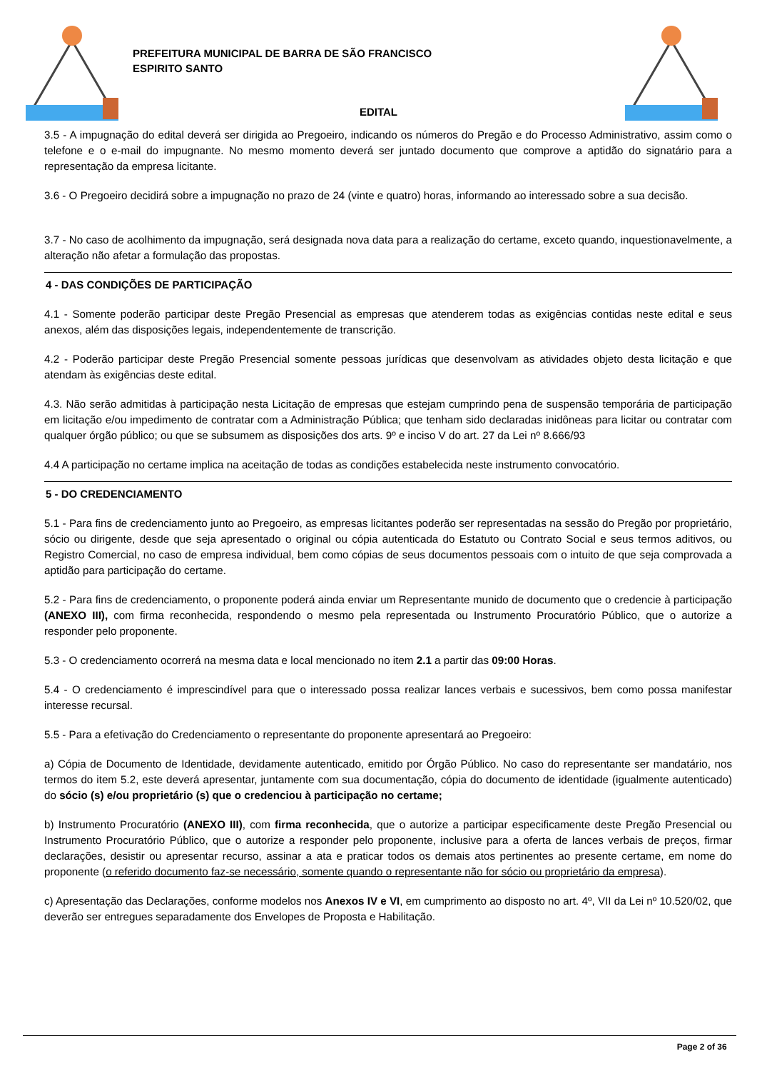PREFEITURA MUNICIPAL DE BARRA DE SÃO FRANCISCO
ESPIRITO SANTO
EDITAL
3.5 - A impugnação do edital deverá ser dirigida ao Pregoeiro, indicando os números do Pregão e do Processo Administrativo, assim como o telefone e o e-mail do impugnante. No mesmo momento deverá ser juntado documento que comprove a aptidão do signatário para a representação da empresa licitante.
3.6 - O Pregoeiro decidirá sobre a impugnação no prazo de 24 (vinte e quatro) horas, informando ao interessado sobre a sua decisão.
3.7 - No caso de acolhimento da impugnação, será designada nova data para a realização do certame, exceto quando, inquestionavelmente, a alteração não afetar a formulação das propostas.
4 - DAS CONDIÇÕES DE PARTICIPAÇÃO
4.1 - Somente poderão participar deste Pregão Presencial as empresas que atenderem todas as exigências contidas neste edital e seus anexos, além das disposições legais, independentemente de transcrição.
4.2 - Poderão participar deste Pregão Presencial somente pessoas jurídicas que desenvolvam as atividades objeto desta licitação e que atendam às exigências deste edital.
4.3. Não serão admitidas à participação nesta Licitação de empresas que estejam cumprindo pena de suspensão temporária de participação em licitação e/ou impedimento de contratar com a Administração Pública; que tenham sido declaradas inidôneas para licitar ou contratar com qualquer órgão público; ou que se subsumem as disposições dos arts. 9º e inciso V do art. 27 da Lei nº 8.666/93
4.4 A participação no certame implica na aceitação de todas as condições estabelecida neste instrumento convocatório.
5 - DO CREDENCIAMENTO
5.1 - Para fins de credenciamento junto ao Pregoeiro, as empresas licitantes poderão ser representadas na sessão do Pregão por proprietário, sócio ou dirigente, desde que seja apresentado o original ou cópia autenticada do Estatuto ou Contrato Social e seus termos aditivos, ou Registro Comercial, no caso de empresa individual, bem como cópias de seus documentos pessoais com o intuito de que seja comprovada a aptidão para participação do certame.
5.2 - Para fins de credenciamento, o proponente poderá ainda enviar um Representante munido de documento que o credencie à participação (ANEXO III), com firma reconhecida, respondendo o mesmo pela representada ou Instrumento Procuratório Público, que o autorize a responder pelo proponente.
5.3 - O credenciamento ocorrerá na mesma data e local mencionado no item 2.1 a partir das 09:00 Horas.
5.4 - O credenciamento é imprescindível para que o interessado possa realizar lances verbais e sucessivos, bem como possa manifestar interesse recursal.
5.5 - Para a efetivação do Credenciamento o representante do proponente apresentará ao Pregoeiro:
a) Cópia de Documento de Identidade, devidamente autenticado, emitido por Órgão Público. No caso do representante ser mandatário, nos termos do item 5.2, este deverá apresentar, juntamente com sua documentação, cópia do documento de identidade (igualmente autenticado) do sócio (s) e/ou proprietário (s) que o credenciou à participação no certame;
b) Instrumento Procuratório (ANEXO III), com firma reconhecida, que o autorize a participar especificamente deste Pregão Presencial ou Instrumento Procuratório Público, que o autorize a responder pelo proponente, inclusive para a oferta de lances verbais de preços, firmar declarações, desistir ou apresentar recurso, assinar a ata e praticar todos os demais atos pertinentes ao presente certame, em nome do proponente (o referido documento faz-se necessário, somente quando o representante não for sócio ou proprietário da empresa).
c) Apresentação das Declarações, conforme modelos nos Anexos IV e VI, em cumprimento ao disposto no art. 4º, VII da Lei nº 10.520/02, que deverão ser entregues separadamente dos Envelopes de Proposta e Habilitação.
Page 2 of 36